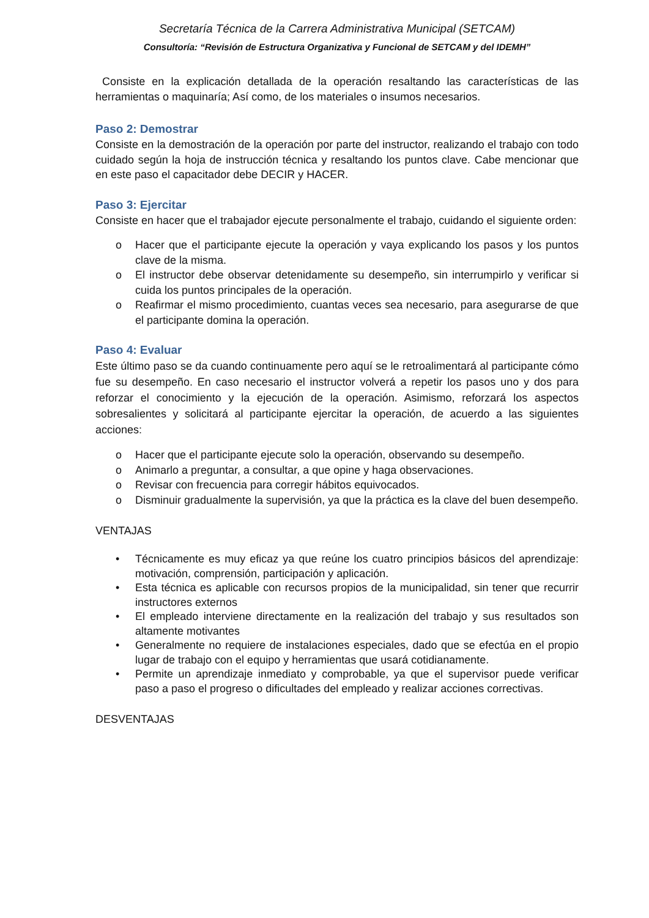Secretaría Técnica de la Carrera Administrativa Municipal (SETCAM)
Consultoría: “Revisión de Estructura Organizativa y Funcional de SETCAM y del IDEMH”
Consiste en la explicación detallada de la operación resaltando las características de las herramientas o maquinaría; Así como, de los materiales o insumos necesarios.
Paso 2: Demostrar
Consiste en la demostración de la operación por parte del instructor, realizando el trabajo con todo cuidado según la hoja de instrucción técnica y resaltando los puntos clave. Cabe mencionar que en este paso el capacitador debe DECIR y HACER.
Paso 3: Ejercitar
Consiste en hacer que el trabajador ejecute personalmente el trabajo, cuidando el siguiente orden:
o Hacer que el participante ejecute la operación y vaya explicando los pasos y los puntos clave de la misma.
o El instructor debe observar detenidamente su desempeño, sin interrumpirlo y verificar si cuida los puntos principales de la operación.
o Reafirmar el mismo procedimiento, cuantas veces sea necesario, para asegurarse de que el participante domina la operación.
Paso 4: Evaluar
Este último paso se da cuando continuamente pero aquí se le retroalimentará al participante cómo fue su desempeño. En caso necesario el instructor volverá a repetir los pasos uno y dos para reforzar el conocimiento y la ejecución de la operación. Asimismo, reforzará los aspectos sobresalientes y solicitará al participante ejercitar la operación, de acuerdo a las siguientes acciones:
o Hacer que el participante ejecute solo la operación, observando su desempeño.
o Animarlo a preguntar, a consultar, a que opine y haga observaciones.
o Revisar con frecuencia para corregir hábitos equivocados.
o Disminuir gradualmente la supervisión, ya que la práctica es la clave del buen desempeño.
VENTAJAS
• Técnicamente es muy eficaz ya que reúne los cuatro principios básicos del aprendizaje: motivación, comprensión, participación y aplicación.
• Esta técnica es aplicable con recursos propios de la municipalidad, sin tener que recurrir instructores externos
• El empleado interviene directamente en la realización del trabajo y sus resultados son altamente motivantes
• Generalmente no requiere de instalaciones especiales, dado que se efectúa en el propio lugar de trabajo con el equipo y herramientas que usará cotidianamente.
• Permite un aprendizaje inmediato y comprobable, ya que el supervisor puede verificar paso a paso el progreso o dificultades del empleado y realizar acciones correctivas.
DESVENTAJAS